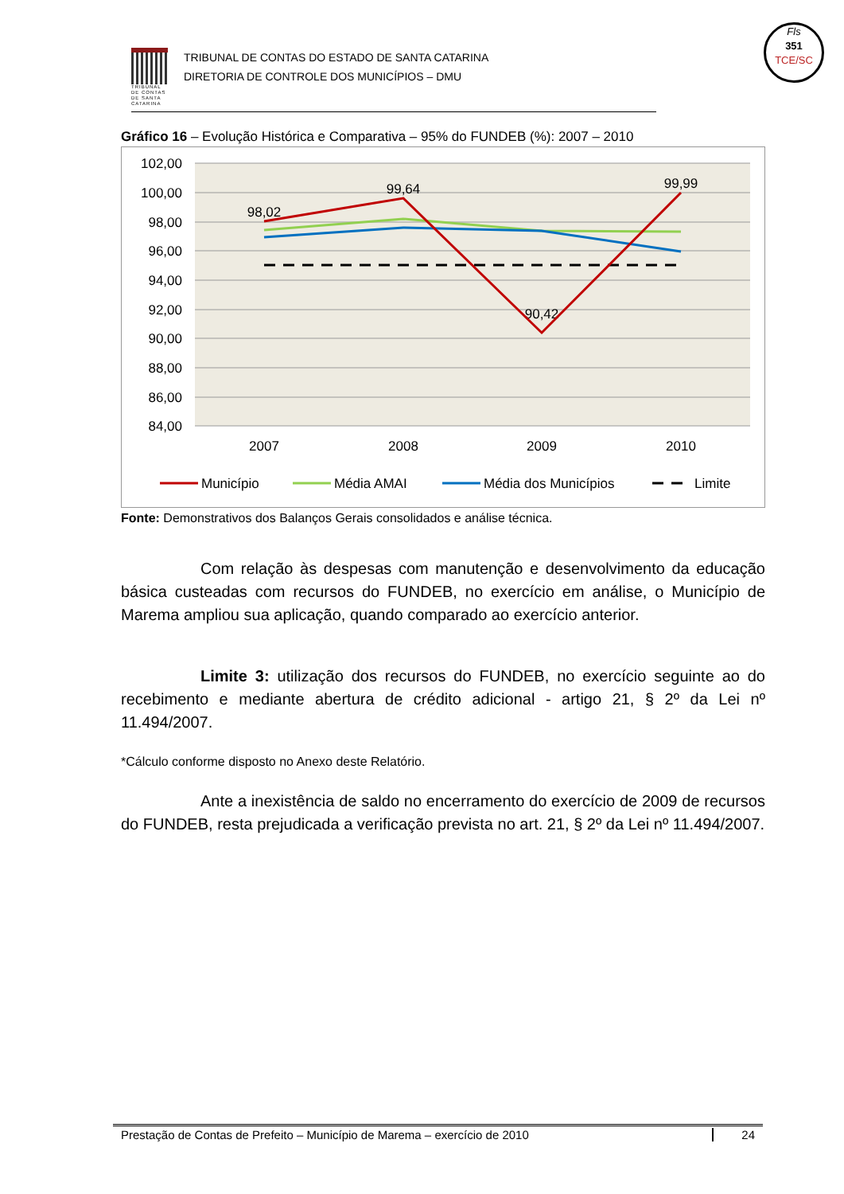Fls
351
TCE/SC
TRIBUNAL DE CONTAS DE SANTA CATARINA
TRIBUNAL DE CONTAS DO ESTADO DE SANTA CATARINA
DIRETORIA DE CONTROLE DOS MUNICÍPIOS – DMU
Gráfico 16 – Evolução Histórica e Comparativa – 95% do FUNDEB (%): 2007 – 2010
102,00
100,00
98,00
96,00
94,00
92,00
90,00
88,00
86,00
84,00
2007
2008
2009
2010
98,02
99,64
90,42
99,99
Município
Média AMAI
Média dos Municípios
Limite
Fonte: Demonstrativos dos Balanços Gerais consolidados e análise técnica.
Com relação às despesas com manutenção e desenvolvimento da educação básica custeadas com recursos do FUNDEB, no exercício em análise, o Município de Marema ampliou sua aplicação, quando comparado ao exercício anterior.
Limite 3: utilização dos recursos do FUNDEB, no exercício seguinte ao do recebimento e mediante abertura de crédito adicional - artigo 21, § 2º da Lei nº 11.494/2007.
*Cálculo conforme disposto no Anexo deste Relatório.
Ante a inexistência de saldo no encerramento do exercício de 2009 de recursos do FUNDEB, resta prejudicada a verificação prevista no art. 21, § 2º da Lei nº 11.494/2007.
Prestação de Contas de Prefeito – Município de Marema – exercício de 2010 24